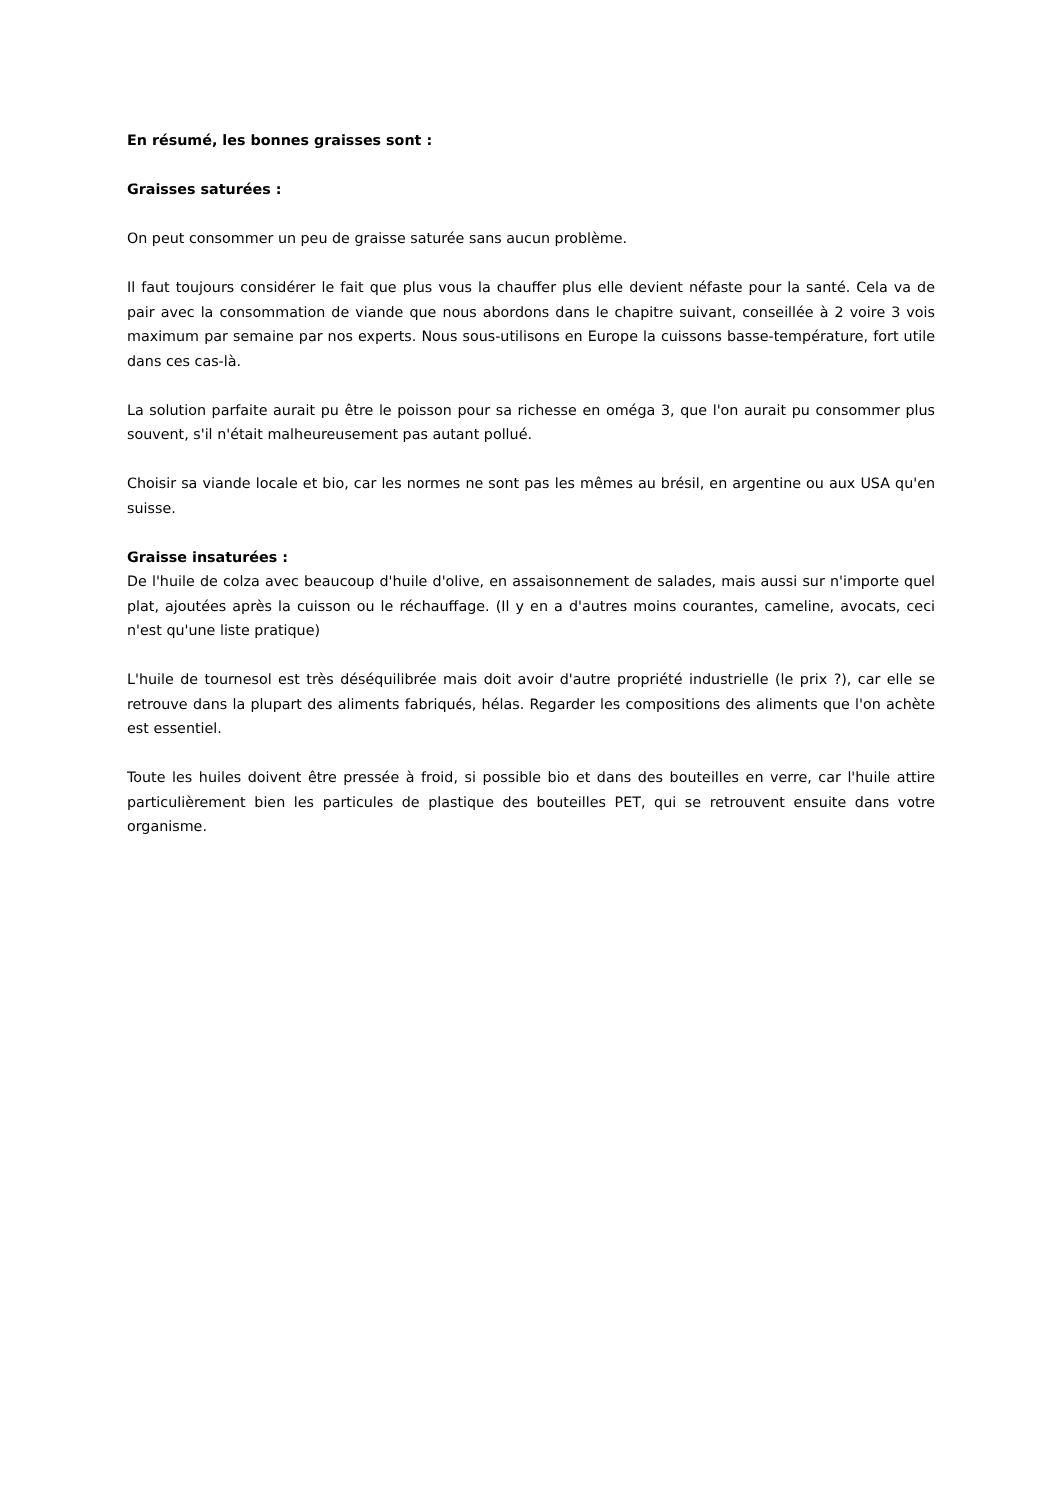En résumé, les bonnes graisses sont :
Graisses saturées :
On peut consommer un peu de graisse saturée sans aucun problème.
Il faut toujours considérer le fait que plus vous la chauffer plus elle devient néfaste pour la santé. Cela va de pair avec la consommation de viande que nous abordons dans le chapitre suivant, conseillée à 2 voire 3 vois maximum par semaine par nos experts. Nous sous-utilisons en Europe la cuissons basse-température, fort utile dans ces cas-là.
La solution parfaite aurait pu être le poisson pour sa richesse en oméga 3, que l'on aurait pu consommer plus souvent, s'il n'était malheureusement pas autant pollué.
Choisir sa viande locale et bio, car les normes ne sont pas les mêmes au brésil, en argentine ou aux USA qu'en suisse.
Graisse insaturées :
De l'huile de colza avec beaucoup d'huile d'olive, en assaisonnement de salades, mais aussi sur n'importe quel plat, ajoutées après la cuisson ou le réchauffage. (Il y en a d'autres moins courantes, cameline, avocats, ceci n'est qu'une liste pratique)
L'huile de tournesol est très déséquilibrée mais doit avoir d'autre propriété industrielle (le prix ?), car elle se retrouve dans la plupart des aliments fabriqués, hélas. Regarder les compositions des aliments que l'on achète est essentiel.
Toute les huiles doivent être pressée à froid, si possible bio et dans des bouteilles en verre, car l'huile attire particulièrement bien les particules de plastique des bouteilles PET, qui se retrouvent ensuite dans votre organisme.